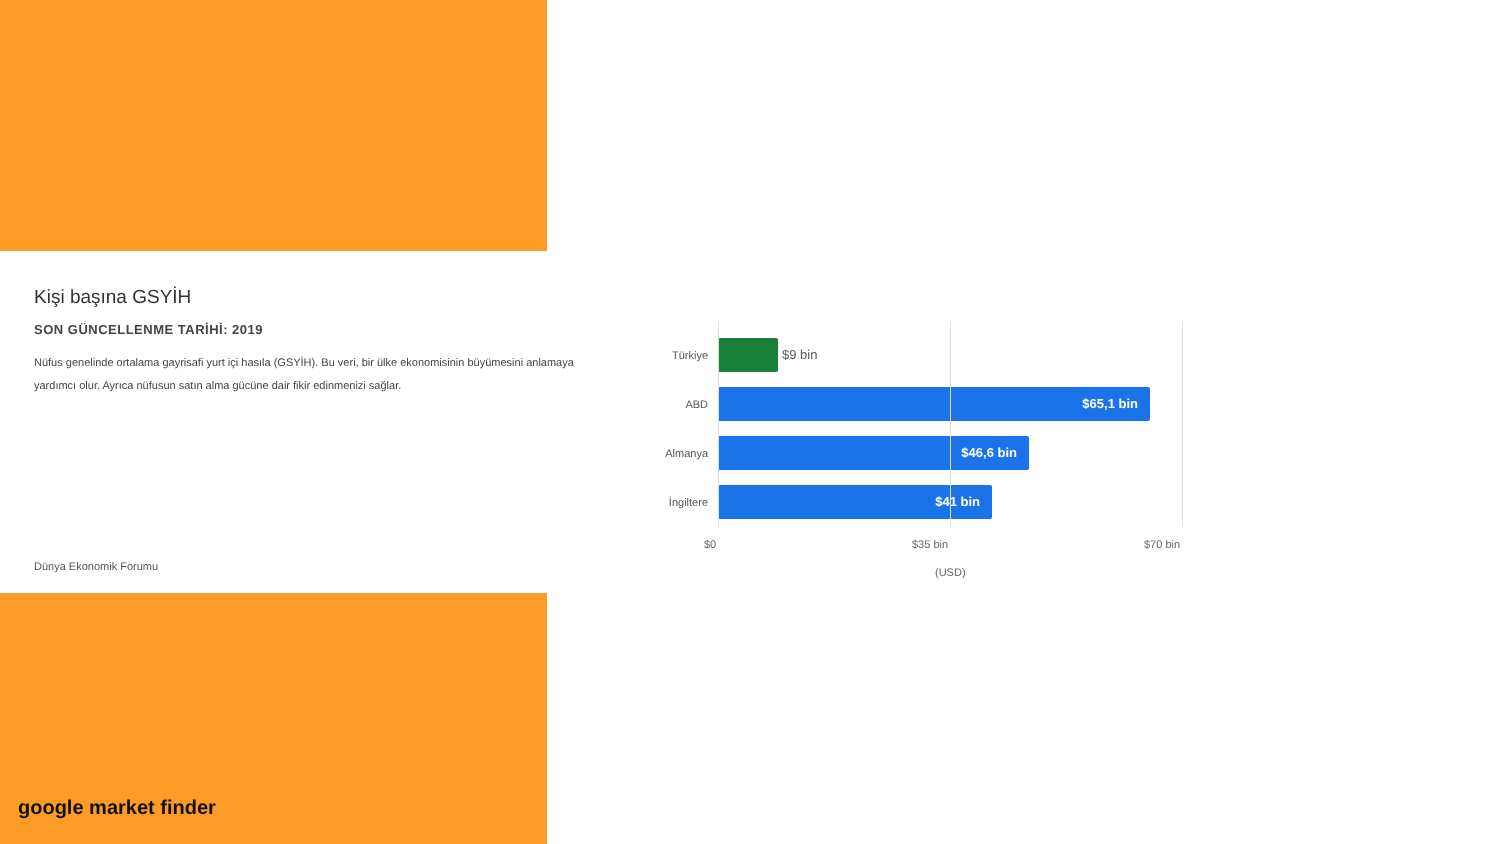Kişi başına GSYİH
SON GÜNCELLENME TARİHİ: 2019
Nüfus genelinde ortalama gayrisafi yurt içi hasıla (GSYİH). Bu veri, bir ülke ekonomisinin büyümesini anlamaya yardımcı olur. Ayrıca nüfusun satın alma gücüne dair fikir edinmenizi sağlar.
Dünya Ekonomik Forumu
Türkiye
$9 bin
ABD
$65,1 bin
Almanya
$46,6 bin
İngiltere
$41 bin
$0 $35 bin $70 bin
(USD)
google market finder